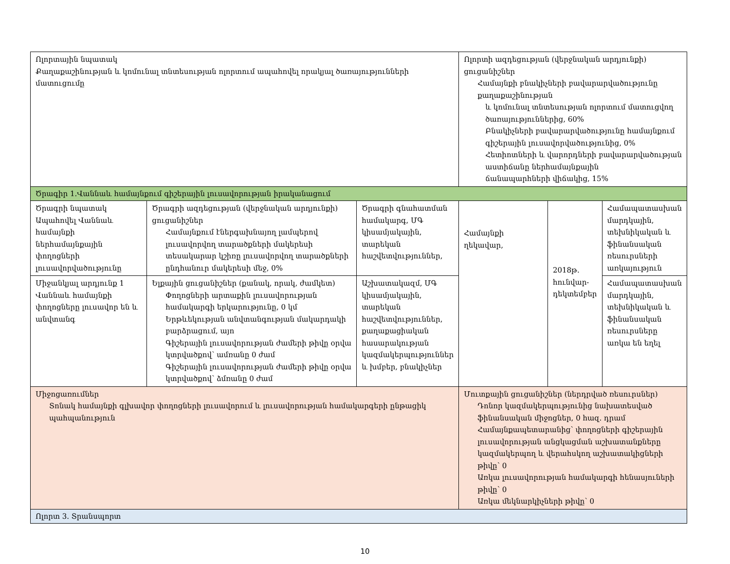| Ոլորտային նպատակ Քաղաքաշինության և կոմունալ տնտեսության ոլորտում ապահովել որակյալ ծառայությունների մատուցումը | | | Ոլորտի ազդեցության (վերջնական արդյունքի) ցուցանիշներ Համայնքի բնակիչների բավարարվածությունը քաղաքաշինության և կոմունալ տնտեսության ոլորտում մատուցվող ծառայություններից, 60% Բնակիչների բավարարվածությունը համայնքում գիշերային լուսավորվածությունից, 0% Հետիոտների և վարորդների բավարարվածության աստիճանը ներհամայնքային ճանապարհների վիճակից, 15% | | |
| Ծրագիր 1.Վաննաև համայնքում գիշերային լուսավորության իրականացում | | | | | |
| Ծրագրի նպատակ Ապահովել Վաննաև համայնքի ներհամայնքային փողոցների լուսավորվածությունը | Ծրագրի ազդեցության (վերջնական արդյունքի) ցուցանիշներ Համայնքում էներգախնայող լամպերով լուսավորվող տարածքների մակերեսի տեսակարար կշիռը լուսավորվող տարածքների ընդհանուր մակերեսի մեջ, 0% | Ծրագրի գնահատման համակարգ, ՄԳ կիսամյակային, տարեկան հաշվետվություններ, | Համայնքի ղեկավար, | 2018թ. հունվար-դեկտեմբեր | Համապատասխան մարդկային, տեխնիկական և ֆինանսական ռեսուրսների առկայություն |
| Միջանկյալ արդյունք 1 Վաննաև համայնքի փողոցները լուսավոր են և անվտանգ | Ելքային ցուցանիշներ (քանակ, որակ, ժամկետ) Փողոցների արտաքին լուսավորության համակարգի երկարությունը, 0 կմ Երթևեկության անվտանգության մակարդակի բարձրացում, այո Գիշերային լուսավորության ժամերի թիվը օրվա կտրվածքով՝ ամռանը 0 ժամ Գիշերային լուսավորության ժամերի թիվը օրվա կտրվածքով՝ ձմռանը 0 ժամ | Աշխատակազմ, ՄԳ կիսամյակային, տարեկան հաշվետվություններ, քաղաքացիական հասարակության կազմակերպություններ և խմբեր, բնակիչներ | | | Համապատասխան մարդկային, տեխնիկական և ֆինանսական ռեսուրսները առկա են եղել |
| Միջոցառումներ Տոնակ համայնքի գլխավոր փողոցների լուսավորում և լուսավորության համակարգերի ընթացիկ պահպանություն | | | Մուտքային ցուցանիշներ (ներդրված ռեսուրսներ) Դոնոր կազմակերպությունից նախատեսված ֆինանսական միջոցներ, 0 հազ. դրամ Համայնքապետարանից՝ փողոցների գիշերային լուսավորության անցկացման աշխատանքները կազմակերպող և վերահսկող աշխատակիցների թիվը՝ 0 Առկա լուսավորության համակարգի հենասյուների թիվը՝ 0 Առկա մեկնարկիչների թիվը՝ 0 | | |
| Ոլորտ 3. Տրանսպորտ | | | | | |
10